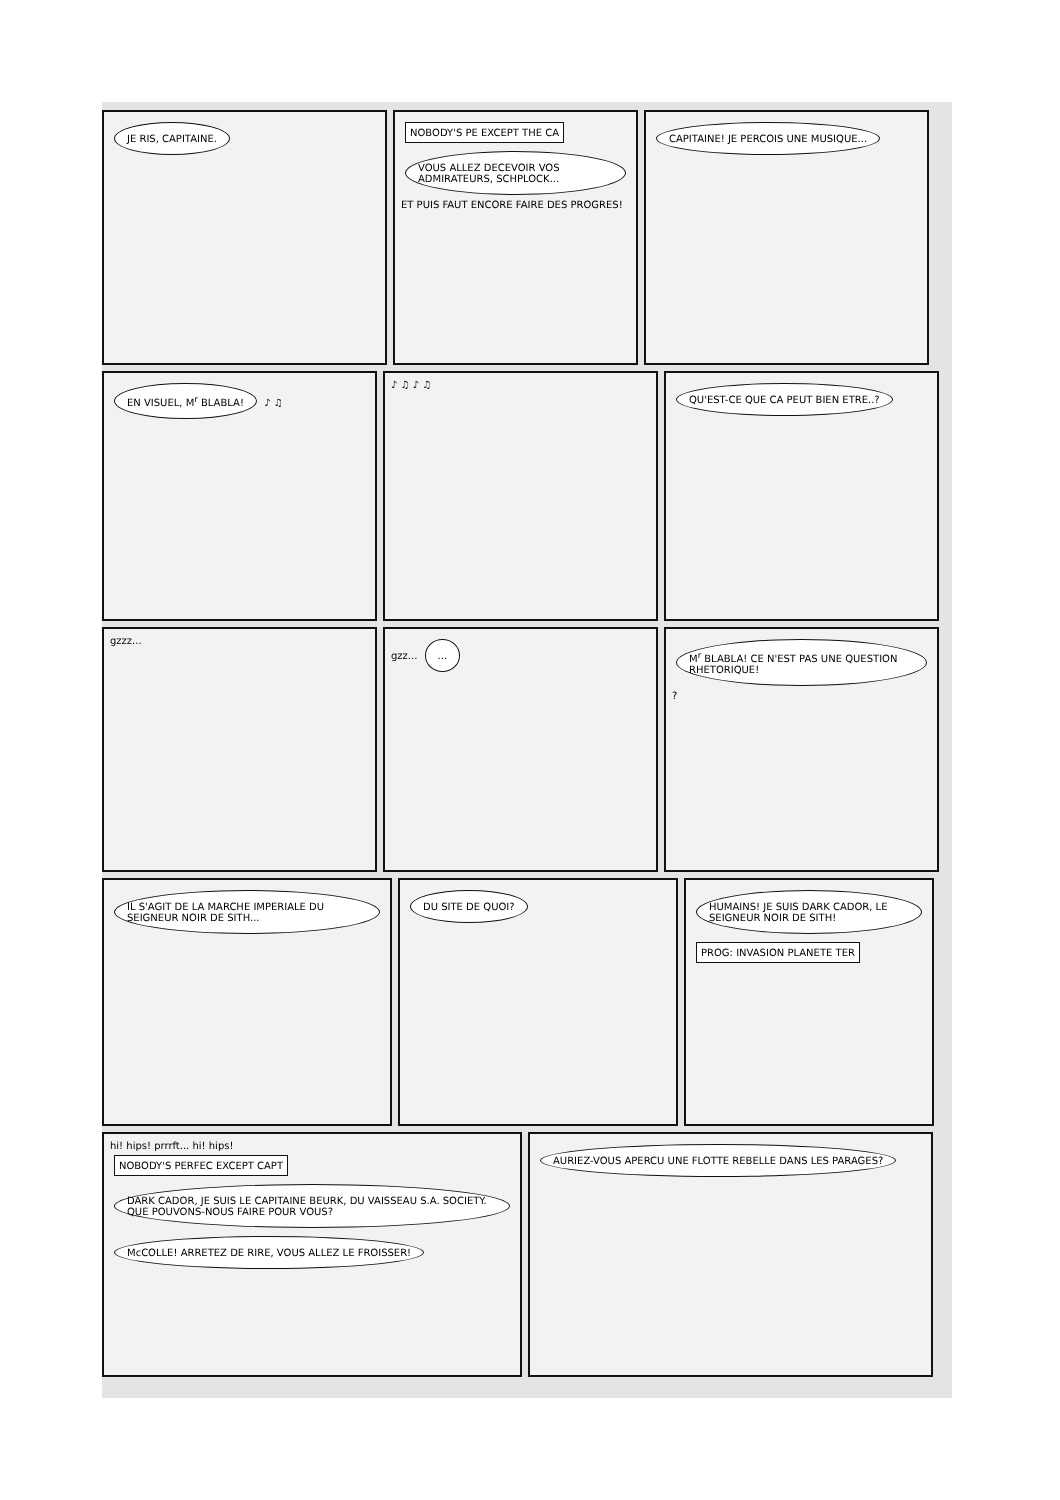JE RIS, CAPITAINE.
NOBODY'S PE EXCEPT THE CA VOUS ALLEZ DECEVOIR VOS ADMIRATEURS, SCHPLOCK...
ET PUIS FAUT ENCORE FAIRE DES PROGRES!
CAPITAINE! JE PERCOIS UNE MUSIQUE...
EN VISUEL, M<sup>r</sup> BLABLA! ♪ ♫ ♪ ♫ ♪ ♫
QU'EST-CE QUE CA PEUT BIEN ETRE..?
gzzz... gzz... ... M<sup>r</sup> BLABLA! CE N'EST PAS UNE QUESTION RHETORIQUE! ?
IL S'AGIT DE LA MARCHE IMPERIALE DU SEIGNEUR NOIR DE SITH...
DU SITE DE QUOI? HUMAINS! JE SUIS DARK CADOR, LE SEIGNEUR NOIR DE SITH! PROG: INVASION PLANETE TER
hi! hips! prrrft... hi! hips!
NOBODY'S PERFEC EXCEPT CAPT DARK CADOR, JE SUIS LE CAPITAINE BEURK, DU VAISSEAU S.A. SOCIETY. QUE POUVONS-NOUS FAIRE POUR VOUS?
McCOLLE! ARRETEZ DE RIRE, VOUS ALLEZ LE FROISSER!
AURIEZ-VOUS APERCU UNE FLOTTE REBELLE DANS LES PARAGES?